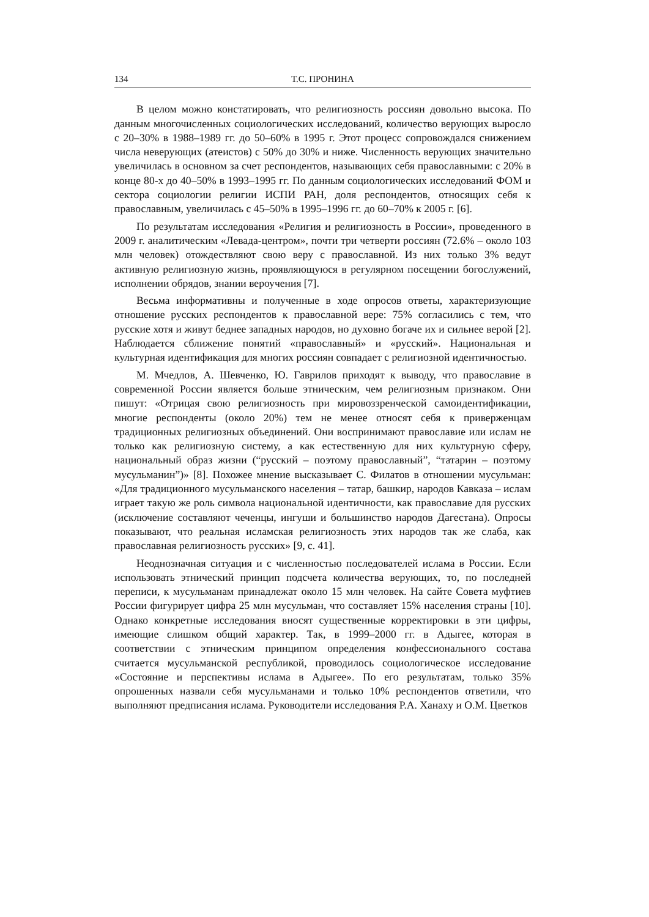134 Т.С. ПРОНИНА
В целом можно констатировать, что религиозность россиян довольно высока. По данным многочисленных социологических исследований, количество верующих выросло с 20–30% в 1988–1989 гг. до 50–60% в 1995 г. Этот процесс сопровождался снижением числа неверующих (атеистов) с 50% до 30% и ниже. Численность верующих значительно увеличилась в основном за счет респондентов, называющих себя православными: с 20% в конце 80-х до 40–50% в 1993–1995 гг. По данным социологических исследований ФОМ и сектора социологии религии ИСПИ РАН, доля респондентов, относящих себя к православным, увеличилась с 45–50% в 1995–1996 гг. до 60–70% к 2005 г. [6].
По результатам исследования «Религия и религиозность в России», проведенного в 2009 г. аналитическим «Левада-центром», почти три четверти россиян (72.6% – около 103 млн человек) отождествляют свою веру с православной. Из них только 3% ведут активную религиозную жизнь, проявляющуюся в регулярном посещении богослужений, исполнении обрядов, знании вероучения [7].
Весьма информативны и полученные в ходе опросов ответы, характеризующие отношение русских респондентов к православной вере: 75% согласились с тем, что русские хотя и живут беднее западных народов, но духовно богаче их и сильнее верой [2]. Наблюдается сближение понятий «православный» и «русский». Национальная и культурная идентификация для многих россиян совпадает с религиозной идентичностью.
М. Мчедлов, А. Шевченко, Ю. Гаврилов приходят к выводу, что православие в современной России является больше этническим, чем религиозным признаком. Они пишут: «Отрицая свою религиозность при мировоззренческой самоидентификации, многие респонденты (около 20%) тем не менее относят себя к приверженцам традиционных религиозных объединений. Они воспринимают православие или ислам не только как религиозную систему, а как естественную для них культурную сферу, национальный образ жизни (“русский – поэтому православный”, “татарин – поэтому мусульманин”)» [8]. Похожее мнение высказывает С. Филатов в отношении мусульман: «Для традиционного мусульманского населения – татар, башкир, народов Кавказа – ислам играет такую же роль символа национальной идентичности, как православие для русских (исключение составляют чеченцы, ингуши и большинство народов Дагестана). Опросы показывают, что реальная исламская религиозность этих народов так же слаба, как православная религиозность русских» [9, с. 41].
Неоднозначная ситуация и с численностью последователей ислама в России. Если использовать этнический принцип подсчета количества верующих, то, по последней переписи, к мусульманам принадлежат около 15 млн человек. На сайте Совета муфтиев России фигурирует цифра 25 млн мусульман, что составляет 15% населения страны [10]. Однако конкретные исследования вносят существенные корректировки в эти цифры, имеющие слишком общий характер. Так, в 1999–2000 гг. в Адыгее, которая в соответствии с этническим принципом определения конфессионального состава считается мусульманской республикой, проводилось социологическое исследование «Состояние и перспективы ислама в Адыгее». По его результатам, только 35% опрошенных назвали себя мусульманами и только 10% респондентов ответили, что выполняют предписания ислама. Руководители исследования Р.А. Ханаху и О.М. Цветков